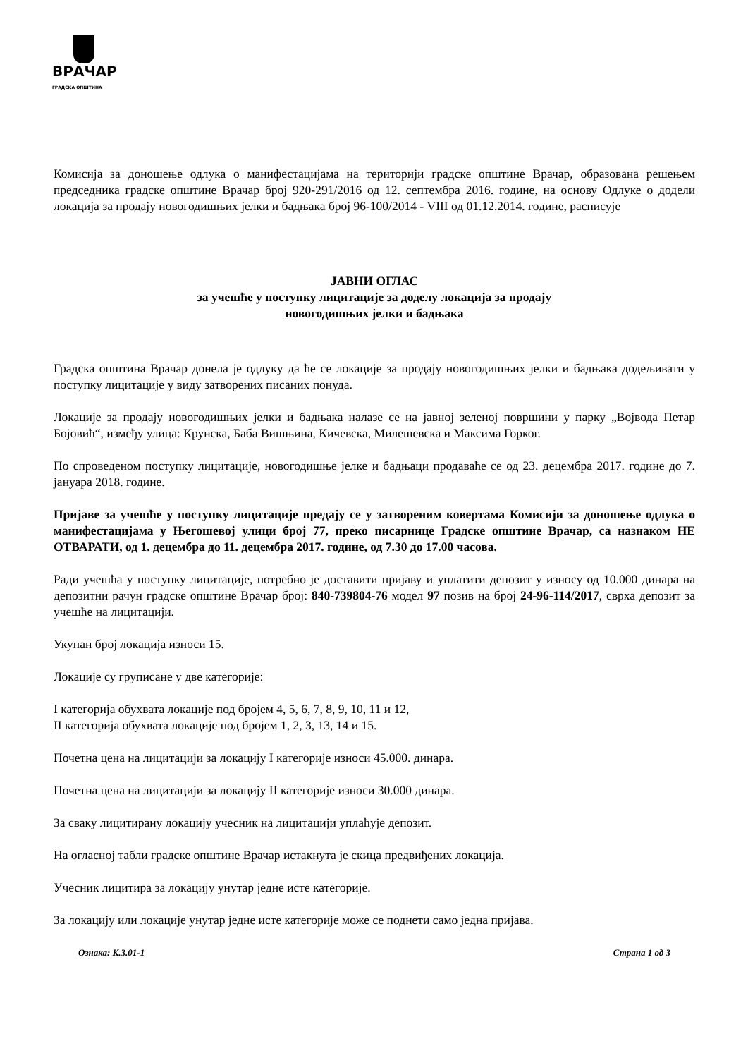ВРАЧАР
ГРАДСКА ОПШТИНА
Комисија за доношење одлука о манифестацијама на територији градске општине Врачар, образована решењем председника градске општине Врачар број 920-291/2016 од 12. септембра 2016. године, на основу Одлуке о додели локација за продају новогодишњих јелки и бадњака број 96-100/2014 - VIII од 01.12.2014. године, расписује
ЈАВНИ ОГЛАС
за учешће у поступку лицитације за доделу локација за продају
новогодишњих јелки и бадњака
Градска општина Врачар донела је одлуку да ће се локације за продају новогодишњих јелки и бадњака додељивати у поступку лицитације у виду затворених писаних понуда.
Локације за продају новогодишњих јелки и бадњака налазе се на јавној зеленој површини у парку „Војвода Петар Бојовић“, између улица: Крунска, Баба Вишњина, Кичевска, Милешевска и Максима Горког.
По спроведеном поступку лицитације, новогодишње јелке и бадњаци продаваће се од 23. децембра 2017. године до 7. јануара 2018. године.
Пријаве за учешће у поступку лицитације предају се у затвореним ковертама Комисији за доношење одлука о манифестацијама у Његошевој улици број 77, преко писарнице Градске општине Врачар, са назнаком НЕ ОТВАРАТИ, од 1. децембра до 11. децембра 2017. године, од 7.30 до 17.00 часова.
Ради учешћа у поступку лицитације, потребно је доставити пријаву и уплатити депозит у износу од 10.000 динара на депозитни рачун градске општине Врачар број: 840-739804-76 модел 97 позив на број 24-96-114/2017, сврха депозит за учешће на лицитацији.
Укупан број локација износи 15.
Локације су груписане у две категорије:
I категорија обухвата локације под бројем 4, 5, 6, 7, 8, 9, 10, 11 и 12,
II категорија обухвата локације под бројем 1, 2, 3, 13, 14 и 15.
Почетна цена на лицитацији за локацију I категорије износи 45.000. динара.
Почетна цена на лицитацији за локацију II категорије износи 30.000 динара.
За сваку лицитирану локацију учесник на лицитацији уплаћује депозит.
На огласној табли градске општине Врачар истакнута је скица предвиђених локација.
Учесник лицитира за локацију унутар једне исте категорије.
За локацију или локације унутар једне исте категорије може се поднети само једна пријава.
Ознака: К.3.01-1 Страна 1 од 3